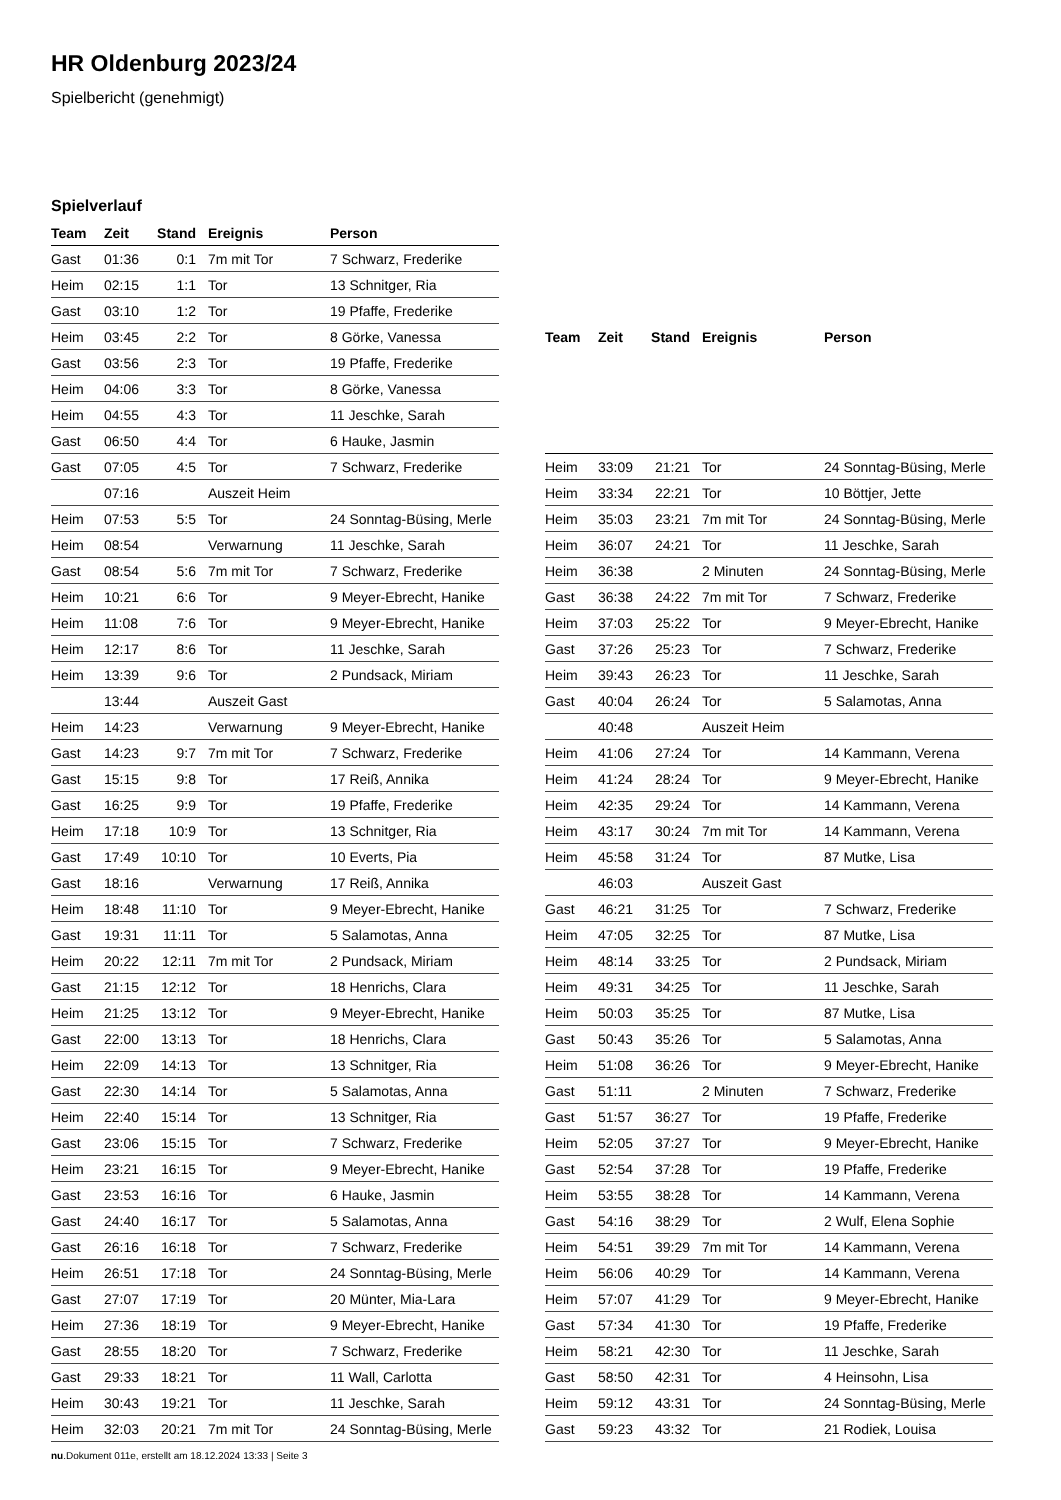HR Oldenburg 2023/24
Spielbericht (genehmigt)
Spielverlauf
| Team | Zeit | Stand | Ereignis | Person |
| --- | --- | --- | --- | --- |
| Gast | 01:36 | 0:1 | 7m mit Tor | 7 Schwarz, Frederike |
| Heim | 02:15 | 1:1 | Tor | 13 Schnitger, Ria |
| Gast | 03:10 | 1:2 | Tor | 19 Pfaffe, Frederike |
| Heim | 03:45 | 2:2 | Tor | 8 Görke, Vanessa |
| Gast | 03:56 | 2:3 | Tor | 19 Pfaffe, Frederike |
| Heim | 04:06 | 3:3 | Tor | 8 Görke, Vanessa |
| Heim | 04:55 | 4:3 | Tor | 11 Jeschke, Sarah |
| Gast | 06:50 | 4:4 | Tor | 6 Hauke, Jasmin |
| Gast | 07:05 | 4:5 | Tor | 7 Schwarz, Frederike |
| | 07:16 | | Auszeit Heim | |
| Heim | 07:53 | 5:5 | Tor | 24 Sonntag-Büsing, Merle |
| Heim | 08:54 | | Verwarnung | 11 Jeschke, Sarah |
| Gast | 08:54 | 5:6 | 7m mit Tor | 7 Schwarz, Frederike |
| Heim | 10:21 | 6:6 | Tor | 9 Meyer-Ebrecht, Hanike |
| Heim | 11:08 | 7:6 | Tor | 9 Meyer-Ebrecht, Hanike |
| Heim | 12:17 | 8:6 | Tor | 11 Jeschke, Sarah |
| Heim | 13:39 | 9:6 | Tor | 2 Pundsack, Miriam |
| | 13:44 | | Auszeit Gast | |
| Heim | 14:23 | | Verwarnung | 9 Meyer-Ebrecht, Hanike |
| Gast | 14:23 | 9:7 | 7m mit Tor | 7 Schwarz, Frederike |
| Gast | 15:15 | 9:8 | Tor | 17 Reiß, Annika |
| Gast | 16:25 | 9:9 | Tor | 19 Pfaffe, Frederike |
| Heim | 17:18 | 10:9 | Tor | 13 Schnitger, Ria |
| Gast | 17:49 | 10:10 | Tor | 10 Everts, Pia |
| Gast | 18:16 | | Verwarnung | 17 Reiß, Annika |
| Heim | 18:48 | 11:10 | Tor | 9 Meyer-Ebrecht, Hanike |
| Gast | 19:31 | 11:11 | Tor | 5 Salamotas, Anna |
| Heim | 20:22 | 12:11 | 7m mit Tor | 2 Pundsack, Miriam |
| Gast | 21:15 | 12:12 | Tor | 18 Henrichs, Clara |
| Heim | 21:25 | 13:12 | Tor | 9 Meyer-Ebrecht, Hanike |
| Gast | 22:00 | 13:13 | Tor | 18 Henrichs, Clara |
| Heim | 22:09 | 14:13 | Tor | 13 Schnitger, Ria |
| Gast | 22:30 | 14:14 | Tor | 5 Salamotas, Anna |
| Heim | 22:40 | 15:14 | Tor | 13 Schnitger, Ria |
| Gast | 23:06 | 15:15 | Tor | 7 Schwarz, Frederike |
| Heim | 23:21 | 16:15 | Tor | 9 Meyer-Ebrecht, Hanike |
| Gast | 23:53 | 16:16 | Tor | 6 Hauke, Jasmin |
| Gast | 24:40 | 16:17 | Tor | 5 Salamotas, Anna |
| Gast | 26:16 | 16:18 | Tor | 7 Schwarz, Frederike |
| Heim | 26:51 | 17:18 | Tor | 24 Sonntag-Büsing, Merle |
| Gast | 27:07 | 17:19 | Tor | 20 Münter, Mia-Lara |
| Heim | 27:36 | 18:19 | Tor | 9 Meyer-Ebrecht, Hanike |
| Gast | 28:55 | 18:20 | Tor | 7 Schwarz, Frederike |
| Gast | 29:33 | 18:21 | Tor | 11 Wall, Carlotta |
| Heim | 30:43 | 19:21 | Tor | 11 Jeschke, Sarah |
| Heim | 32:03 | 20:21 | 7m mit Tor | 24 Sonntag-Büsing, Merle |
| Team | Zeit | Stand | Ereignis | Person |
| --- | --- | --- | --- | --- |
| Heim | 33:09 | 21:21 | Tor | 24 Sonntag-Büsing, Merle |
| Heim | 33:34 | 22:21 | Tor | 10 Böttjer, Jette |
| Heim | 35:03 | 23:21 | 7m mit Tor | 24 Sonntag-Büsing, Merle |
| Heim | 36:07 | 24:21 | Tor | 11 Jeschke, Sarah |
| Heim | 36:38 | | 2 Minuten | 24 Sonntag-Büsing, Merle |
| Gast | 36:38 | 24:22 | 7m mit Tor | 7 Schwarz, Frederike |
| Heim | 37:03 | 25:22 | Tor | 9 Meyer-Ebrecht, Hanike |
| Gast | 37:26 | 25:23 | Tor | 7 Schwarz, Frederike |
| Heim | 39:43 | 26:23 | Tor | 11 Jeschke, Sarah |
| Gast | 40:04 | 26:24 | Tor | 5 Salamotas, Anna |
| | 40:48 | | Auszeit Heim | |
| Heim | 41:06 | 27:24 | Tor | 14 Kammann, Verena |
| Heim | 41:24 | 28:24 | Tor | 9 Meyer-Ebrecht, Hanike |
| Heim | 42:35 | 29:24 | Tor | 14 Kammann, Verena |
| Heim | 43:17 | 30:24 | 7m mit Tor | 14 Kammann, Verena |
| Heim | 45:58 | 31:24 | Tor | 87 Mutke, Lisa |
| | 46:03 | | Auszeit Gast | |
| Gast | 46:21 | 31:25 | Tor | 7 Schwarz, Frederike |
| Heim | 47:05 | 32:25 | Tor | 87 Mutke, Lisa |
| Heim | 48:14 | 33:25 | Tor | 2 Pundsack, Miriam |
| Heim | 49:31 | 34:25 | Tor | 11 Jeschke, Sarah |
| Heim | 50:03 | 35:25 | Tor | 87 Mutke, Lisa |
| Gast | 50:43 | 35:26 | Tor | 5 Salamotas, Anna |
| Heim | 51:08 | 36:26 | Tor | 9 Meyer-Ebrecht, Hanike |
| Gast | 51:11 | | 2 Minuten | 7 Schwarz, Frederike |
| Gast | 51:57 | 36:27 | Tor | 19 Pfaffe, Frederike |
| Heim | 52:05 | 37:27 | Tor | 9 Meyer-Ebrecht, Hanike |
| Gast | 52:54 | 37:28 | Tor | 19 Pfaffe, Frederike |
| Heim | 53:55 | 38:28 | Tor | 14 Kammann, Verena |
| Gast | 54:16 | 38:29 | Tor | 2 Wulf, Elena Sophie |
| Heim | 54:51 | 39:29 | 7m mit Tor | 14 Kammann, Verena |
| Heim | 56:06 | 40:29 | Tor | 14 Kammann, Verena |
| Heim | 57:07 | 41:29 | Tor | 9 Meyer-Ebrecht, Hanike |
| Gast | 57:34 | 41:30 | Tor | 19 Pfaffe, Frederike |
| Heim | 58:21 | 42:30 | Tor | 11 Jeschke, Sarah |
| Gast | 58:50 | 42:31 | Tor | 4 Heinsohn, Lisa |
| Heim | 59:12 | 43:31 | Tor | 24 Sonntag-Büsing, Merle |
| Gast | 59:23 | 43:32 | Tor | 21 Rodiek, Louisa |
nu.Dokument 011e, erstellt am 18.12.2024 13:33 | Seite 3